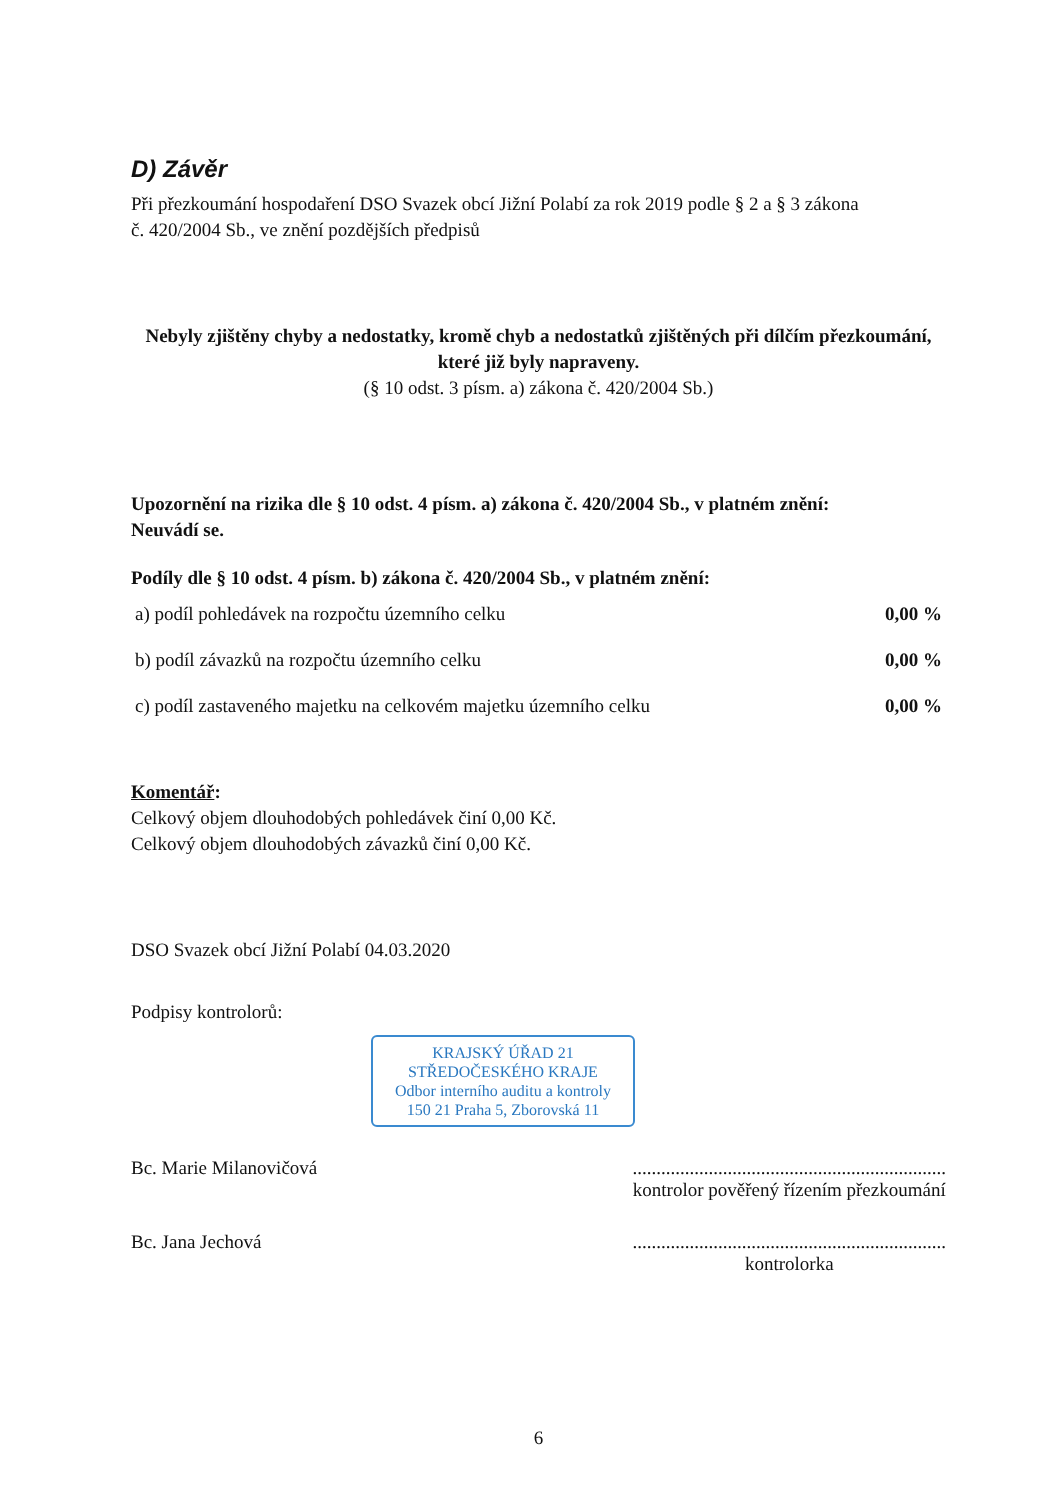D) Závěr
Při přezkoumání hospodaření DSO Svazek obcí Jižní Polabí za rok 2019 podle § 2 a § 3 zákona
č. 420/2004 Sb., ve znění pozdějších předpisů
Nebyly zjištěny chyby a nedostatky, kromě chyb a nedostatků zjištěných při dílčím přezkoumání, které již byly napraveny.
(§ 10 odst. 3 písm. a) zákona č. 420/2004 Sb.)
Upozornění na rizika dle § 10 odst. 4 písm. a) zákona č. 420/2004 Sb., v platném znění:
Neuvádí se.
Podíly dle § 10 odst. 4 písm. b) zákona č. 420/2004 Sb., v platném znění:
| a) podíl pohledávek na rozpočtu územního celku | 0,00 % |
| b) podíl závazků na rozpočtu územního celku | 0,00 % |
| c) podíl zastaveného majetku na celkovém majetku územního celku | 0,00 % |
Komentář:
Celkový objem dlouhodobých pohledávek činí 0,00 Kč.
Celkový objem dlouhodobých závazků činí 0,00 Kč.
DSO Svazek obcí Jižní Polabí 04.03.2020
Podpisy kontrolorů:
KRAJSKÝ ÚŘAD 21
STŘEDOČESKÉHO KRAJE
Odbor interního auditu a kontroly
150 21 Praha 5, Zborovská 11
Bc. Marie Milanovičová ..................................................................
kontrolor pověřený řízením přezkoumání
Bc. Jana Jechová ..................................................................
kontrolorka
6